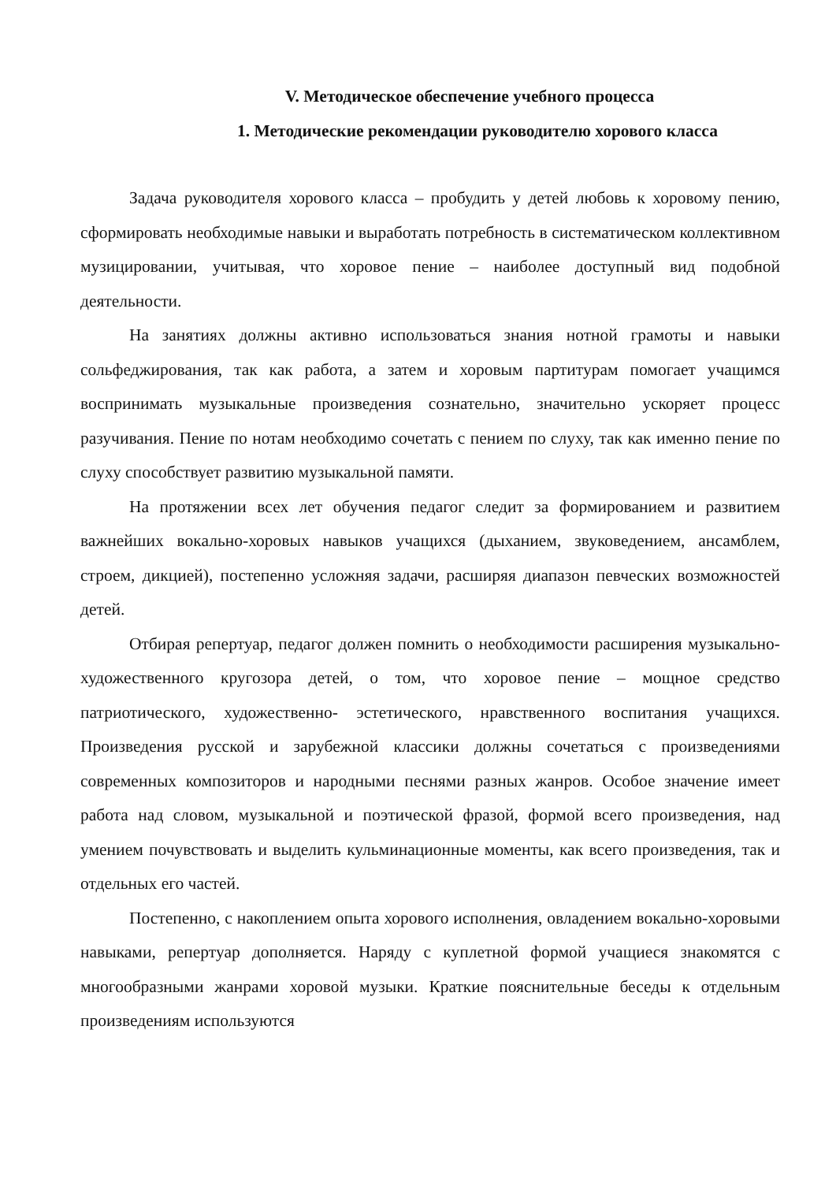V. Методическое обеспечение учебного процесса
1. Методические рекомендации руководителю хорового класса
Задача руководителя хорового класса – пробудить у детей любовь к хоровому пению, сформировать необходимые навыки и выработать потребность в систематическом коллективном музицировании, учитывая, что хоровое пение – наиболее доступный вид подобной деятельности.
На занятиях должны активно использоваться знания нотной грамоты и навыки сольфеджирования, так как работа, а затем и хоровым партитурам помогает учащимся воспринимать музыкальные произведения сознательно, значительно ускоряет процесс разучивания. Пение по нотам необходимо сочетать с пением по слуху, так как именно пение по слуху способствует развитию музыкальной памяти.
На протяжении всех лет обучения педагог следит за формированием и развитием важнейших вокально-хоровых навыков учащихся (дыханием, звуковедением, ансамблем, строем, дикцией), постепенно усложняя задачи, расширяя диапазон певческих возможностей детей.
Отбирая репертуар, педагог должен помнить о необходимости расширения музыкально-художественного кругозора детей, о том, что хоровое пение – мощное средство патриотического, художественно- эстетического, нравственного воспитания учащихся. Произведения русской и зарубежной классики должны сочетаться с произведениями современных композиторов и народными песнями разных жанров. Особое значение имеет работа над словом, музыкальной и поэтической фразой, формой всего произведения, над умением почувствовать и выделить кульминационные моменты, как всего произведения, так и отдельных его частей.
Постепенно, с накоплением опыта хорового исполнения, овладением вокально-хоровыми навыками, репертуар дополняется. Наряду с куплетной формой учащиеся знакомятся с многообразными жанрами хоровой музыки. Краткие пояснительные беседы к отдельным произведениям используются